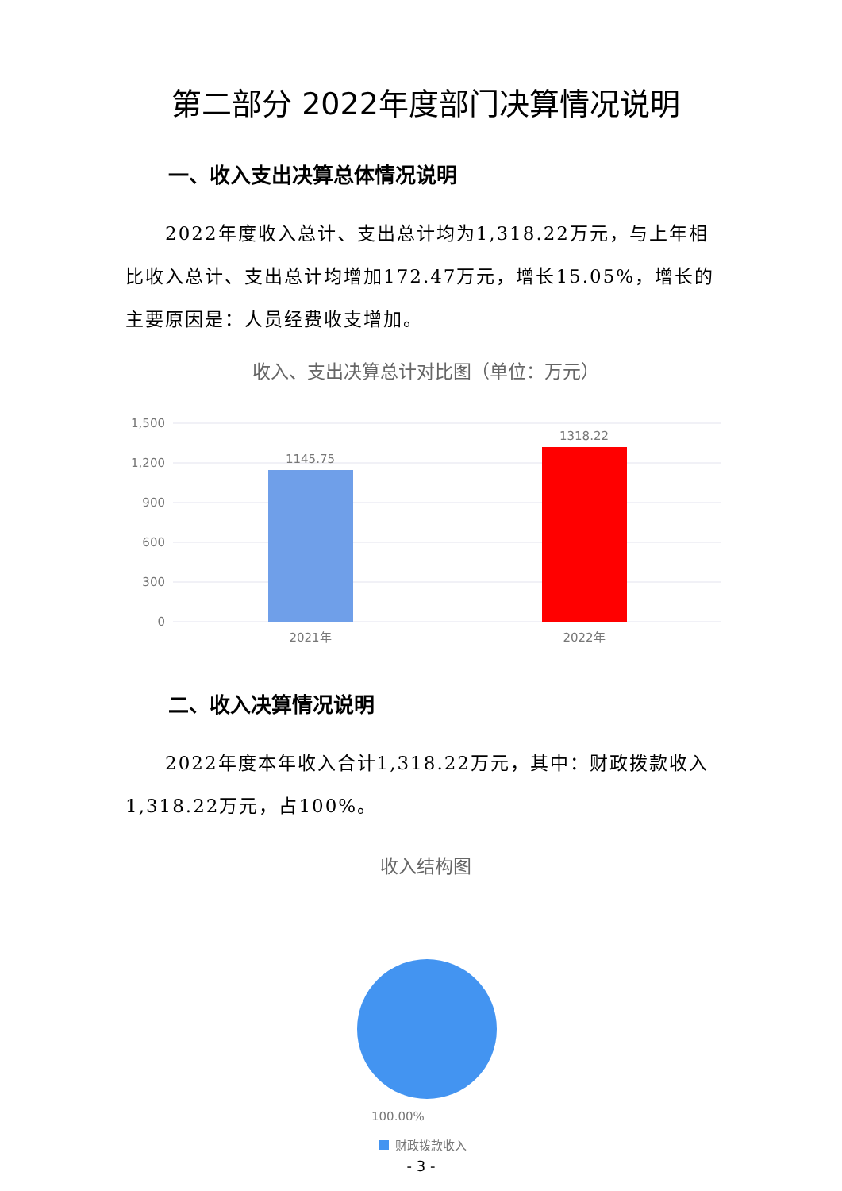第二部分 2022年度部门决算情况说明
一、收入支出决算总体情况说明
2022年度收入总计、支出总计均为1,318.22万元，与上年相比收入总计、支出总计均增加172.47万元，增长15.05%，增长的主要原因是：人员经费收支增加。
收入、支出决算总计对比图（单位：万元）
1,500
1,200
900
600
300
0
1145.75
1318.22
2021年
2022年
二、收入决算情况说明
2022年度本年收入合计1,318.22万元，其中：财政拨款收入1,318.22万元，占100%。
收入结构图
100.00%
财政拨款收入
- 3 -